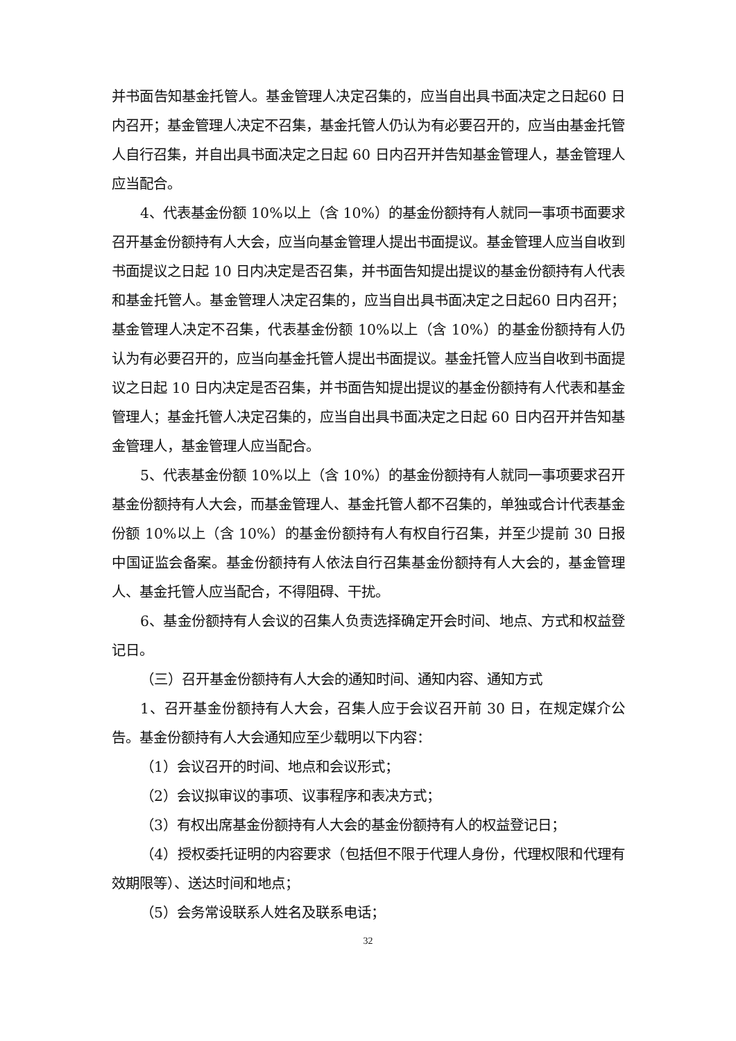并书面告知基金托管人。基金管理人决定召集的，应当自出具书面决定之日起60 日内召开；基金管理人决定不召集，基金托管人仍认为有必要召开的，应当由基金托管人自行召集，并自出具书面决定之日起 60 日内召开并告知基金管理人，基金管理人应当配合。
4、代表基金份额 10%以上（含 10%）的基金份额持有人就同一事项书面要求召开基金份额持有人大会，应当向基金管理人提出书面提议。基金管理人应当自收到书面提议之日起 10 日内决定是否召集，并书面告知提出提议的基金份额持有人代表和基金托管人。基金管理人决定召集的，应当自出具书面决定之日起60 日内召开；基金管理人决定不召集，代表基金份额 10%以上（含 10%）的基金份额持有人仍认为有必要召开的，应当向基金托管人提出书面提议。基金托管人应当自收到书面提议之日起 10 日内决定是否召集，并书面告知提出提议的基金份额持有人代表和基金管理人；基金托管人决定召集的，应当自出具书面决定之日起 60 日内召开并告知基金管理人，基金管理人应当配合。
5、代表基金份额 10%以上（含 10%）的基金份额持有人就同一事项要求召开基金份额持有人大会，而基金管理人、基金托管人都不召集的，单独或合计代表基金份额 10%以上（含 10%）的基金份额持有人有权自行召集，并至少提前 30 日报中国证监会备案。基金份额持有人依法自行召集基金份额持有人大会的，基金管理人、基金托管人应当配合，不得阻碍、干扰。
6、基金份额持有人会议的召集人负责选择确定开会时间、地点、方式和权益登记日。
（三）召开基金份额持有人大会的通知时间、通知内容、通知方式
1、召开基金份额持有人大会，召集人应于会议召开前 30 日，在规定媒介公告。基金份额持有人大会通知应至少载明以下内容：
（1）会议召开的时间、地点和会议形式；
（2）会议拟审议的事项、议事程序和表决方式；
（3）有权出席基金份额持有人大会的基金份额持有人的权益登记日；
（4）授权委托证明的内容要求（包括但不限于代理人身份，代理权限和代理有效期限等）、送达时间和地点；
（5）会务常设联系人姓名及联系电话；
32